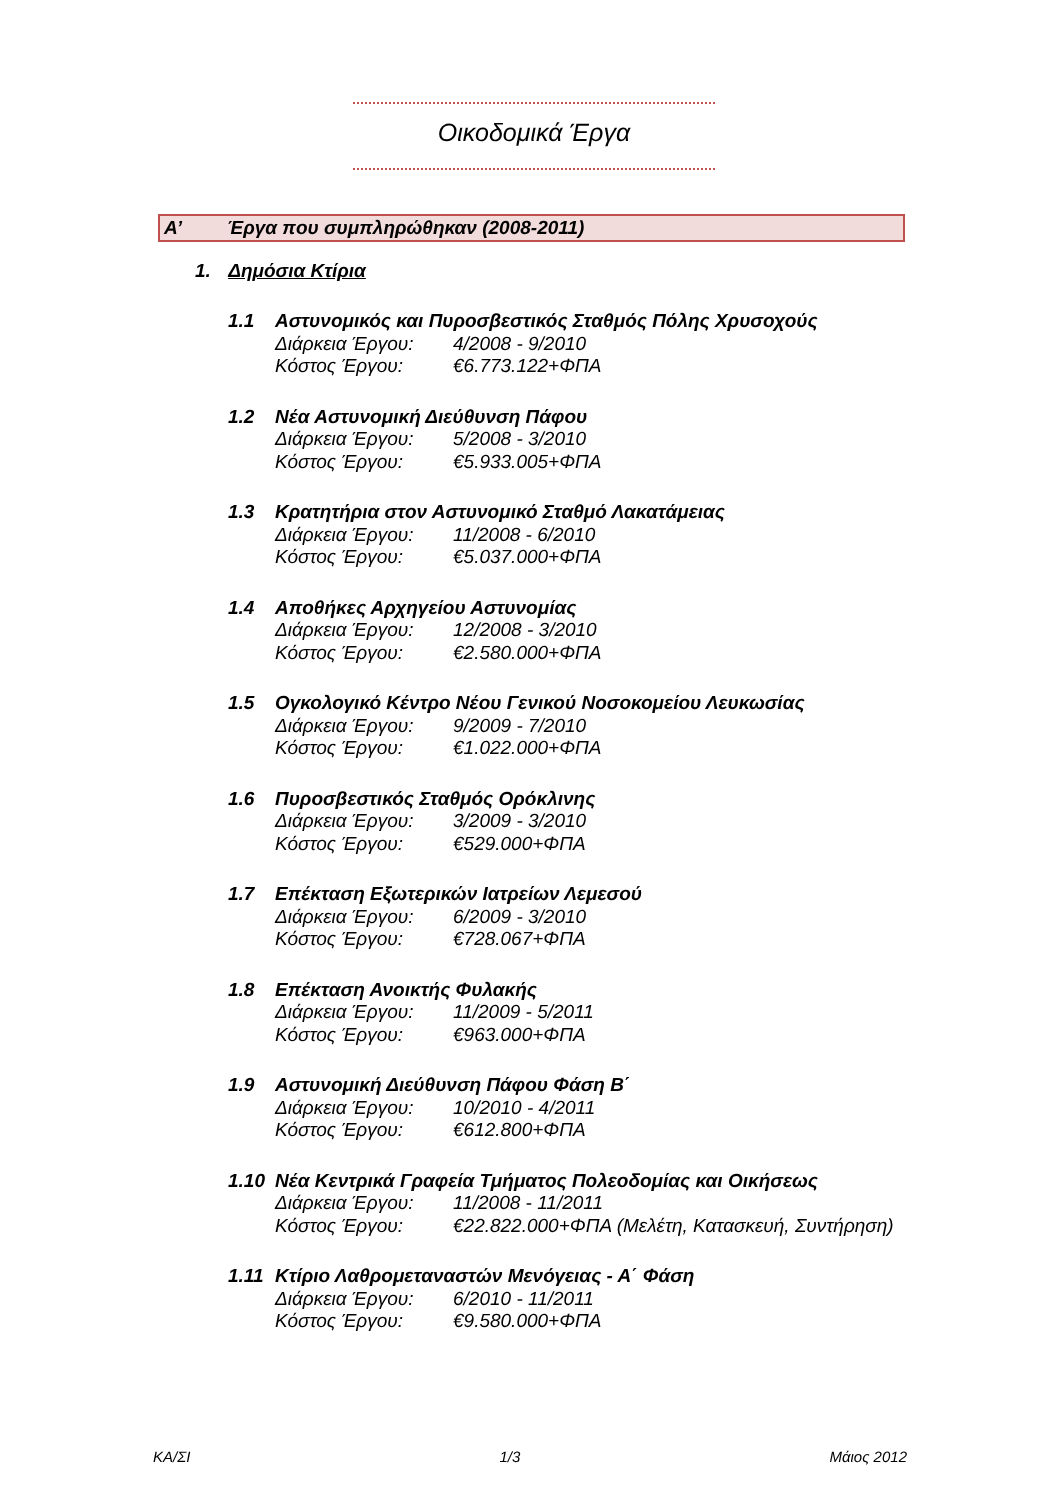Οικοδομικά Έργα
Α’ Έργα που συμπληρώθηκαν (2008-2011)
1. Δημόσια Κτίρια
1.1 Αστυνομικός και Πυροσβεστικός Σταθμός Πόλης Χρυσοχούς
Διάρκεια Έργου: 4/2008 - 9/2010
Κόστος Έργου: €6.773.122+ΦΠΑ
1.2 Νέα Αστυνομική Διεύθυνση Πάφου
Διάρκεια Έργου: 5/2008 - 3/2010
Κόστος Έργου: €5.933.005+ΦΠΑ
1.3 Κρατητήρια στον Αστυνομικό Σταθμό Λακατάμειας
Διάρκεια Έργου: 11/2008 - 6/2010
Κόστος Έργου: €5.037.000+ΦΠΑ
1.4 Αποθήκες Αρχηγείου Αστυνομίας
Διάρκεια Έργου: 12/2008 - 3/2010
Κόστος Έργου: €2.580.000+ΦΠΑ
1.5 Ογκολογικό Κέντρο Νέου Γενικού Νοσοκομείου Λευκωσίας
Διάρκεια Έργου: 9/2009 - 7/2010
Κόστος Έργου: €1.022.000+ΦΠΑ
1.6 Πυροσβεστικός Σταθμός Ορόκλινης
Διάρκεια Έργου: 3/2009 - 3/2010
Κόστος Έργου: €529.000+ΦΠΑ
1.7 Επέκταση Εξωτερικών Ιατρείων Λεμεσού
Διάρκεια Έργου: 6/2009 - 3/2010
Κόστος Έργου: €728.067+ΦΠΑ
1.8 Επέκταση Ανοικτής Φυλακής
Διάρκεια Έργου: 11/2009 - 5/2011
Κόστος Έργου: €963.000+ΦΠΑ
1.9 Αστυνομική Διεύθυνση Πάφου Φάση Β΄
Διάρκεια Έργου: 10/2010 - 4/2011
Κόστος Έργου: €612.800+ΦΠΑ
1.10 Νέα Κεντρικά Γραφεία Τμήματος Πολεοδομίας και Οικήσεως
Διάρκεια Έργου: 11/2008 - 11/2011
Κόστος Έργου: €22.822.000+ΦΠΑ (Μελέτη, Κατασκευή, Συντήρηση)
1.11 Κτίριο Λαθρομεταναστών Μενόγειας - Α΄ Φάση
Διάρκεια Έργου: 6/2010 - 11/2011
Κόστος Έργου: €9.580.000+ΦΠΑ
ΚΑ/ΣΙ 1/3 Μάιος 2012